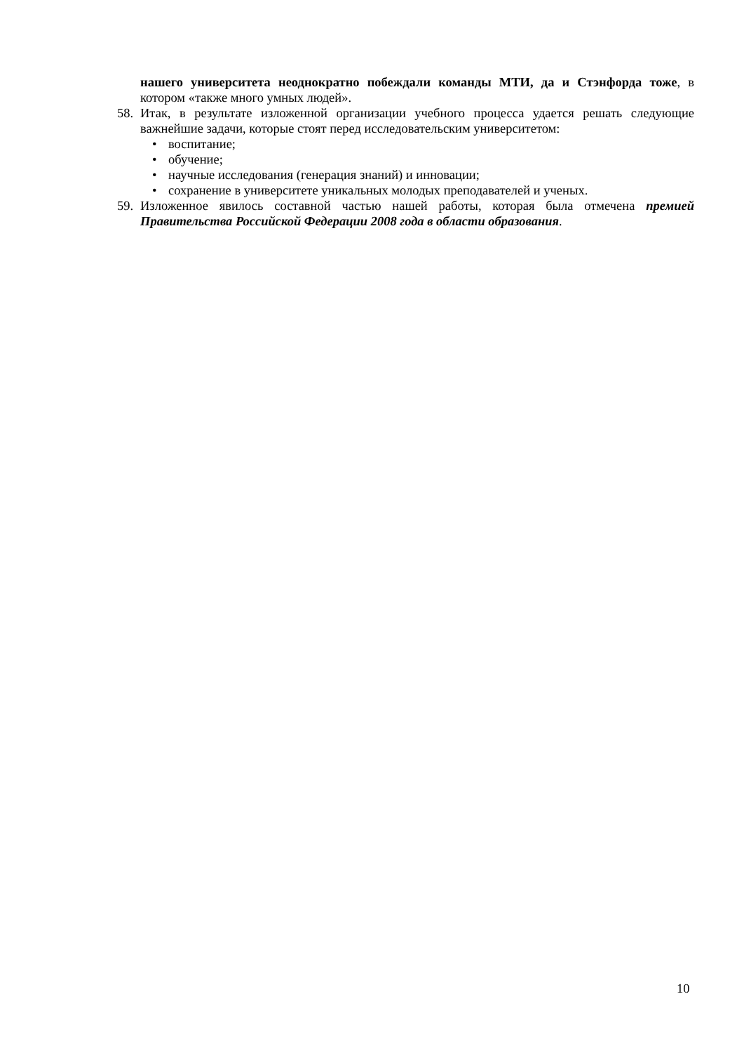нашего университета неоднократно побеждали команды МТИ, да и Стэнфорда тоже, в котором «также много умных людей».
58. Итак, в результате изложенной организации учебного процесса удается решать следующие важнейшие задачи, которые стоят перед исследовательским университетом:
• воспитание;
• обучение;
• научные исследования (генерация знаний) и инновации;
• сохранение в университете уникальных молодых преподавателей и ученых.
59. Изложенное явилось составной частью нашей работы, которая была отмечена премией Правительства Российской Федерации 2008 года в области образования.
10